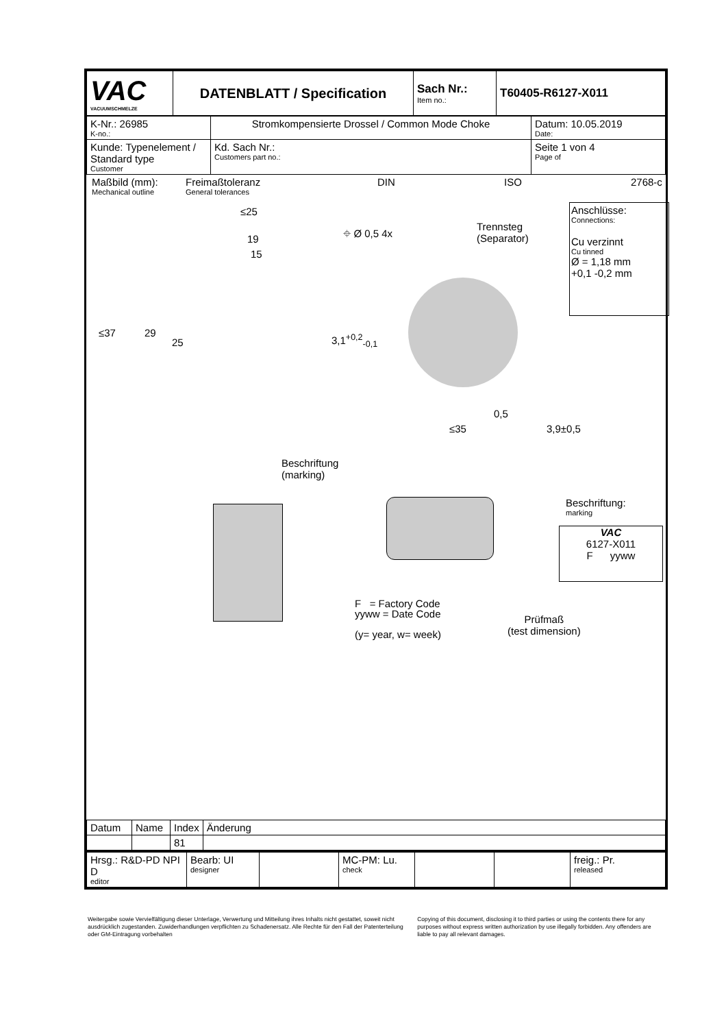| VAC VACUUMSCHMELZE | DATENBLATT / Specification | Sach Nr.: Item no.: | T60405-R6127-X011 |
| K-Nr.: 26985 K-no.: | Stromkompensierte Drossel / Common Mode Choke | Datum: 10.05.2019 Date: |
| Kunde: Typenelement / Standard type Customer | Kd. Sach Nr.: Customers part no.: | Seite 1 von 4 Page of |
Maßbild (mm):
Mechanical outline
Freimaßtoleranz
General tolerances
DIN ISO 2768-c
Anschlüsse:
Connections:
Cu verzinnt
Cu tinned
Ø = 1,18 mm
+0,1 -0,2 mm
≤25
19
15
⌖ Ø 0,5 4x
Trennsteg
(Separator)
≤37 29
25 3,1<sup>+0,2</sup><sub>-0,1</sub>
0,5
≤35 3,9±0,5
Beschriftung
(marking)
Beschriftung:
marking
VAC
6127-X011
F yyww
F = Factory Code
yyww = Date Code
(y= year, w= week)
Prüfmaß
(test dimension)
| Datum | Name | Index | Änderung |
| | | 81 | |
| Hrsg.: R&D-PD NPI D editor | Bearb: UI designer | | MC-PM: Lu. check | | | freig.: Pr. released |
Weitergabe sowie Vervielfältigung dieser Unterlage, Verwertung und Mitteilung ihres Inhalts nicht gestattet, soweit nicht ausdrücklich zugestanden. Zuwiderhandlungen verpflichten zu Schadenersatz. Alle Rechte für den Fall der Patenterteilung oder GM-Eintragung vorbehalten
Copying of this document, disclosing it to third parties or using the contents there for any purposes without express written authorization by use illegally forbidden. Any offenders are liable to pay all relevant damages.